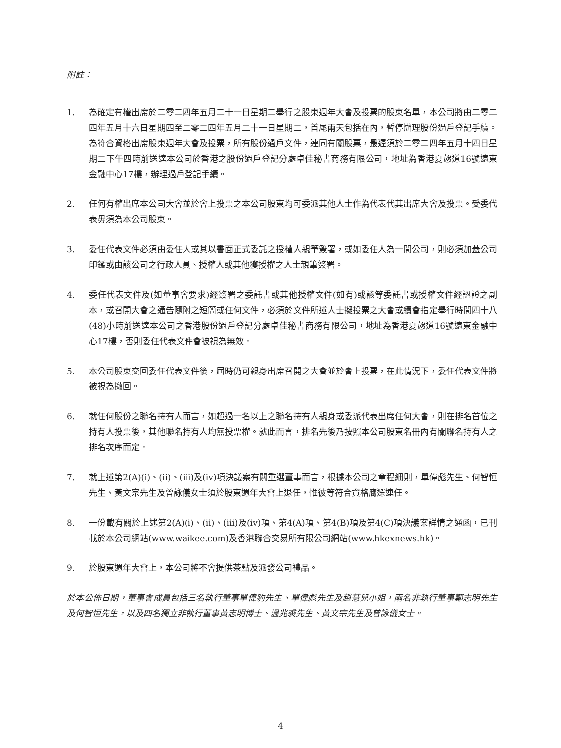附註：
1. 為確定有權出席於二零二四年五月二十一日星期二舉行之股東週年大會及投票的股東名單，本公司將由二零二四年五月十六日星期四至二零二四年五月二十一日星期二，首尾兩天包括在內，暫停辦理股份過戶登記手續。為符合資格出席股東週年大會及投票，所有股份過戶文件，連同有關股票，最遲須於二零二四年五月十四日星期二下午四時前送達本公司於香港之股份過戶登記分處卓佳秘書商務有限公司，地址為香港夏慤道16號遠東金融中心17樓，辦理過戶登記手續。
2. 任何有權出席本公司大會並於會上投票之本公司股東均可委派其他人士作為代表代其出席大會及投票。受委代表毋須為本公司股東。
3. 委任代表文件必須由委任人或其以書面正式委託之授權人親筆簽署，或如委任人為一間公司，則必須加蓋公司印鑑或由該公司之行政人員、授權人或其他獲授權之人士親筆簽署。
4. 委任代表文件及(如董事會要求)經簽署之委託書或其他授權文件(如有)或該等委託書或授權文件經認證之副本，或召開大會之通告隨附之短簡或任何文件，必須於文件所述人士擬投票之大會或續會指定舉行時間四十八(48)小時前送達本公司之香港股份過戶登記分處卓佳秘書商務有限公司，地址為香港夏慤道16號遠東金融中心17樓，否則委任代表文件會被視為無效。
5. 本公司股東交回委任代表文件後，屆時仍可親身出席召開之大會並於會上投票，在此情況下，委任代表文件將被視為撤回。
6. 就任何股份之聯名持有人而言，如超過一名以上之聯名持有人親身或委派代表出席任何大會，則在排名首位之持有人投票後，其他聯名持有人均無投票權。就此而言，排名先後乃按照本公司股東名冊內有關聯名持有人之排名次序而定。
7. 就上述第2(A)(i)、(ii)、(iii)及(iv)項決議案有關重選董事而言，根據本公司之章程細則，單偉彪先生、何智恒先生、黃文宗先生及曾詠儀女士須於股東週年大會上退任，惟彼等符合資格膺選連任。
8. 一份載有關於上述第2(A)(i)、(ii)、(iii)及(iv)項、第4(A)項、第4(B)項及第4(C)項決議案詳情之通函，已刊載於本公司網站(www.waikee.com)及香港聯合交易所有限公司網站(www.hkexnews.hk)。
9. 於股東週年大會上，本公司將不會提供茶點及派發公司禮品。
於本公佈日期，董事會成員包括三名執行董事單偉豹先生、單偉彪先生及趙慧兒小姐，兩名非執行董事鄭志明先生及何智恒先生，以及四名獨立非執行董事黃志明博士、溫兆裘先生、黃文宗先生及曾詠儀女士。
4